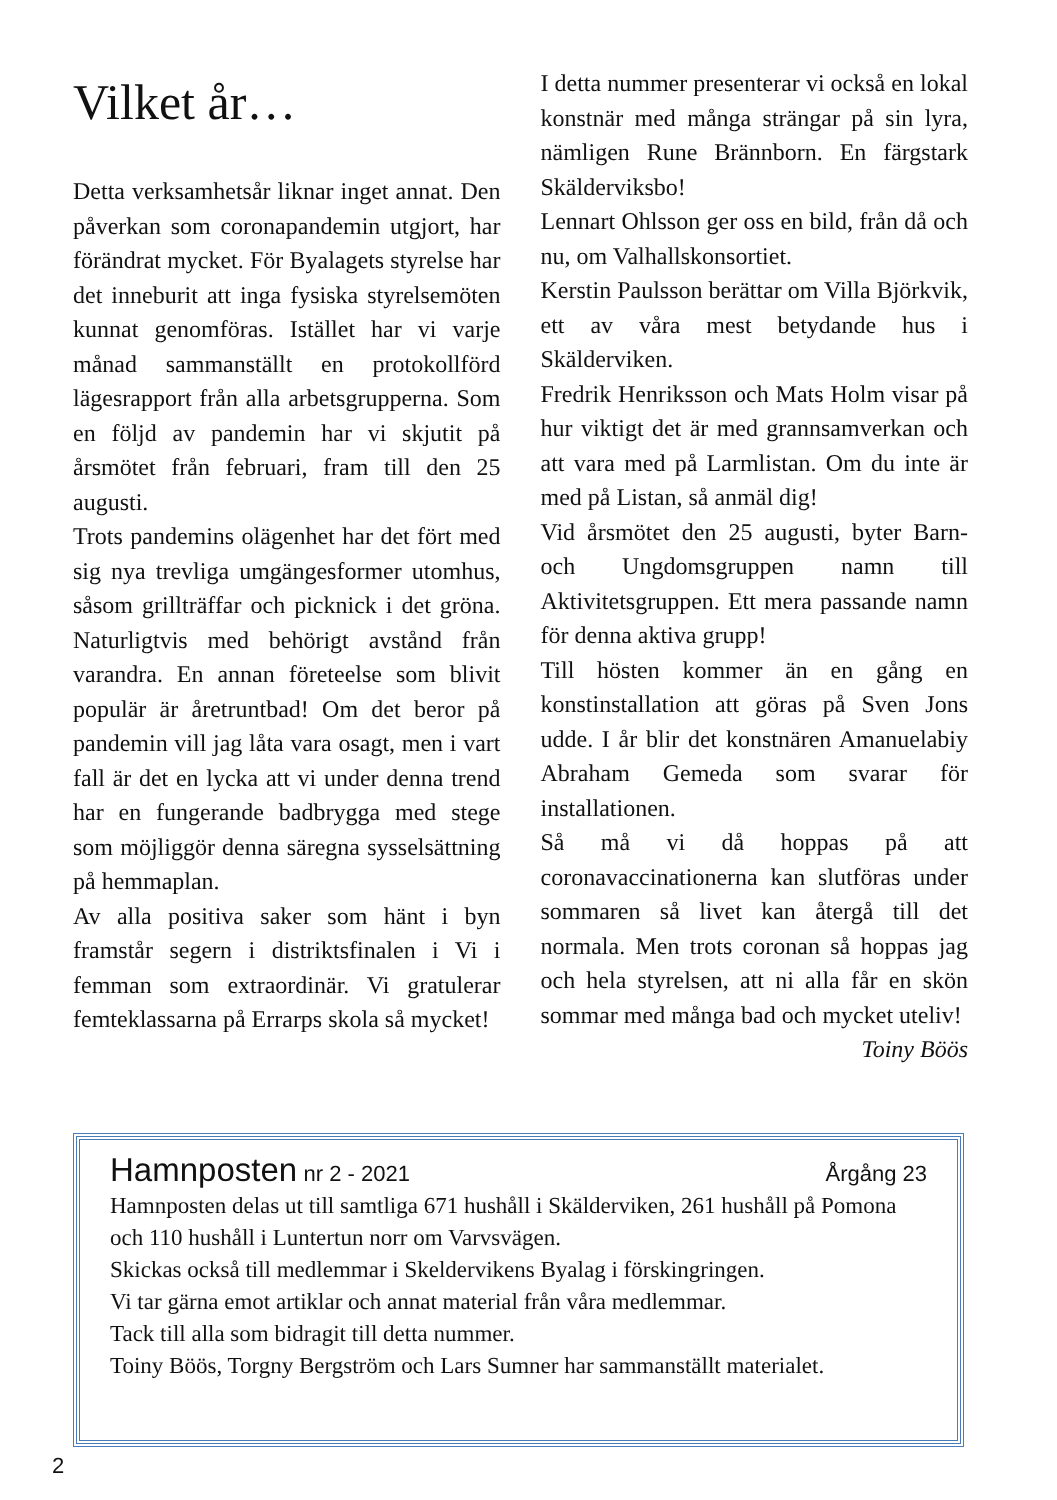Vilket år…
Detta verksamhetsår liknar inget annat. Den påverkan som coronapandemin utgjort, har förändrat mycket. För Byalagets styrelse har det inneburit att inga fysiska styrelsemöten kunnat genomföras. Istället har vi varje månad sammanställt en protokollförd lägesrapport från alla arbetsgrupperna. Som en följd av pandemin har vi skjutit på årsmötet från februari, fram till den 25 augusti.
Trots pandemins olägenhet har det fört med sig nya trevliga umgängesformer utomhus, såsom grillträffar och picknick i det gröna. Naturligtvis med behörigt avstånd från varandra. En annan företeelse som blivit populär är åretruntbad! Om det beror på pandemin vill jag låta vara osagt, men i vart fall är det en lycka att vi under denna trend har en fungerande badbrygga med stege som möjliggör denna säregna sysselsättning på hemmaplan.
Av alla positiva saker som hänt i byn framstår segern i distriktsfinalen i Vi i femman som extraordinär. Vi gratulerar femteklassarna på Errarps skola så mycket!
I detta nummer presenterar vi också en lokal konstnär med många strängar på sin lyra, nämligen Rune Brännborn. En färgstark Skälderviksbo!
Lennart Ohlsson ger oss en bild, från då och nu, om Valhallskonsortiet.
Kerstin Paulsson berättar om Villa Björkvik, ett av våra mest betydande hus i Skälderviken.
Fredrik Henriksson och Mats Holm visar på hur viktigt det är med grannsamverkan och att vara med på Larmlistan. Om du inte är med på Listan, så anmäl dig!
Vid årsmötet den 25 augusti, byter Barn- och Ungdomsgruppen namn till Aktivitetsgruppen. Ett mera passande namn för denna aktiva grupp!
Till hösten kommer än en gång en konstinstallation att göras på Sven Jons udde. I år blir det konstnären Amanuelabiy Abraham Gemeda som svarar för installationen.
Så må vi då hoppas på att coronavaccinationerna kan slutföras under sommaren så livet kan återgå till det normala. Men trots coronan så hoppas jag och hela styrelsen, att ni alla får en skön sommar med många bad och mycket uteliv!
Toiny Böös
Hamnposten nr 2 - 2021 Årgång 23
Hamnposten delas ut till samtliga 671 hushåll i Skälderviken, 261 hushåll på Pomona och 110 hushåll i Luntertun norr om Varvsvägen.
Skickas också till medlemmar i Skeldervikens Byalag i förskingringen.
Vi tar gärna emot artiklar och annat material från våra medlemmar.
Tack till alla som bidragit till detta nummer.
Toiny Böös, Torgny Bergström och Lars Sumner har sammanställt materialet.
2